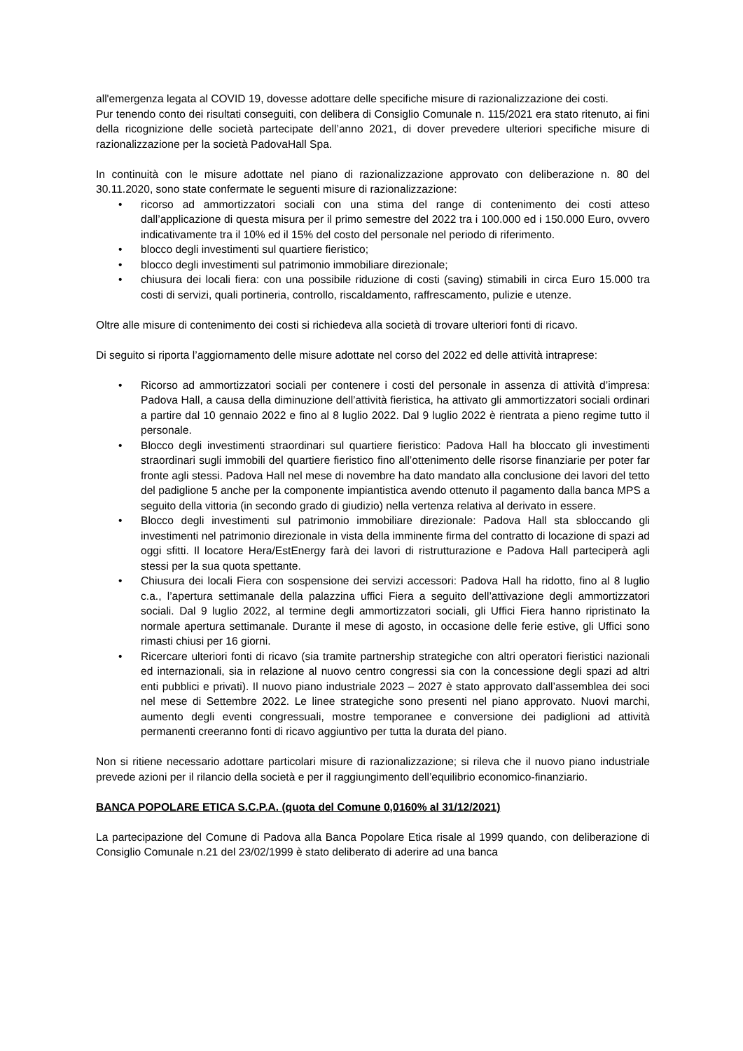all'emergenza legata al COVID 19, dovesse adottare delle specifiche misure di razionalizzazione dei costi.
Pur tenendo conto dei risultati conseguiti, con delibera di Consiglio Comunale n. 115/2021 era stato ritenuto, ai fini della ricognizione delle società partecipate dell’anno 2021, di dover prevedere ulteriori specifiche misure di razionalizzazione per la società PadovaHall Spa.
In continuità con le misure adottate nel piano di razionalizzazione approvato con deliberazione n. 80 del 30.11.2020, sono state confermate le seguenti misure di razionalizzazione:
• ricorso ad ammortizzatori sociali con una stima del range di contenimento dei costi atteso dall’applicazione di questa misura per il primo semestre del 2022 tra i 100.000 ed i 150.000 Euro, ovvero indicativamente tra il 10% ed il 15% del costo del personale nel periodo di riferimento.
• blocco degli investimenti sul quartiere fieristico;
• blocco degli investimenti sul patrimonio immobiliare direzionale;
• chiusura dei locali fiera: con una possibile riduzione di costi (saving) stimabili in circa Euro 15.000 tra costi di servizi, quali portineria, controllo, riscaldamento, raffrescamento, pulizie e utenze.
Oltre alle misure di contenimento dei costi si richiedeva alla società di trovare ulteriori fonti di ricavo.
Di seguito si riporta l’aggiornamento delle misure adottate nel corso del 2022 ed delle attività intraprese:
• Ricorso ad ammortizzatori sociali per contenere i costi del personale in assenza di attività d’impresa: Padova Hall, a causa della diminuzione dell’attività fieristica, ha attivato gli ammortizzatori sociali ordinari a partire dal 10 gennaio 2022 e fino al 8 luglio 2022. Dal 9 luglio 2022 è rientrata a pieno regime tutto il personale.
• Blocco degli investimenti straordinari sul quartiere fieristico: Padova Hall ha bloccato gli investimenti straordinari sugli immobili del quartiere fieristico fino all’ottenimento delle risorse finanziarie per poter far fronte agli stessi. Padova Hall nel mese di novembre ha dato mandato alla conclusione dei lavori del tetto del padiglione 5 anche per la componente impiantistica avendo ottenuto il pagamento dalla banca MPS a seguito della vittoria (in secondo grado di giudizio) nella vertenza relativa al derivato in essere.
• Blocco degli investimenti sul patrimonio immobiliare direzionale: Padova Hall sta sbloccando gli investimenti nel patrimonio direzionale in vista della imminente firma del contratto di locazione di spazi ad oggi sfitti. Il locatore Hera/EstEnergy farà dei lavori di ristrutturazione e Padova Hall parteciperà agli stessi per la sua quota spettante.
• Chiusura dei locali Fiera con sospensione dei servizi accessori: Padova Hall ha ridotto, fino al 8 luglio c.a., l’apertura settimanale della palazzina uffici Fiera a seguito dell’attivazione degli ammortizzatori sociali. Dal 9 luglio 2022, al termine degli ammortizzatori sociali, gli Uffici Fiera hanno ripristinato la normale apertura settimanale. Durante il mese di agosto, in occasione delle ferie estive, gli Uffici sono rimasti chiusi per 16 giorni.
• Ricercare ulteriori fonti di ricavo (sia tramite partnership strategiche con altri operatori fieristici nazionali ed internazionali, sia in relazione al nuovo centro congressi sia con la concessione degli spazi ad altri enti pubblici e privati). Il nuovo piano industriale 2023 – 2027 è stato approvato dall’assemblea dei soci nel mese di Settembre 2022. Le linee strategiche sono presenti nel piano approvato. Nuovi marchi, aumento degli eventi congressuali, mostre temporanee e conversione dei padiglioni ad attività permanenti creeranno fonti di ricavo aggiuntivo per tutta la durata del piano.
Non si ritiene necessario adottare particolari misure di razionalizzazione; si rileva che il nuovo piano industriale prevede azioni per il rilancio della società e per il raggiungimento dell’equilibrio economico-finanziario.
BANCA POPOLARE ETICA S.C.P.A. (quota del Comune 0,0160% al 31/12/2021)
La partecipazione del Comune di Padova alla Banca Popolare Etica risale al 1999 quando, con deliberazione di Consiglio Comunale n.21 del 23/02/1999 è stato deliberato di aderire ad una banca